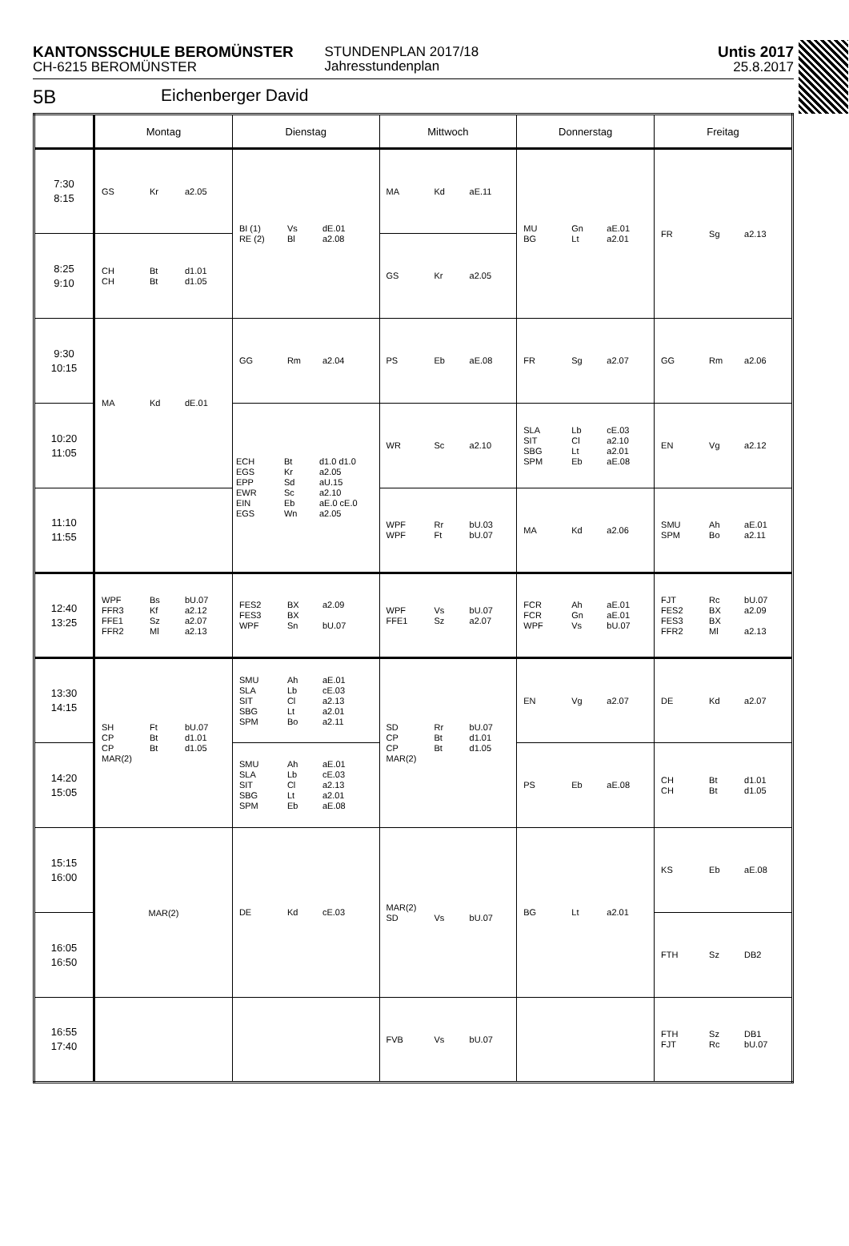KANTONSSCHULE BEROMÜNSTER
CH-6215 BEROMÜNSTER
STUNDENPLAN 2017/18
Jahresstundenplan
Untis 2017
25.8.2017
5B Eichenberger David
| | Montag | Dienstag | Mittwoch | Donnerstag | Freitag |
| --- | --- | --- | --- | --- | --- |
| 7:30 8:15 | GS Kr a2.05 | BI (1) Vs dE.01 RE (2) Bl a2.08 | MA Kd aE.11 | MU Gn aE.01 BG Lt a2.01 | FR Sg a2.13 |
| 8:25 9:10 | CH Bt d1.01 CH Bt d1.05 | | GS Kr a2.05 | | |
| 9:30 10:15 | MA Kd dE.01 | GG Rm a2.04 | PS Eb aE.08 | FR Sg a2.07 | GG Rm a2.06 |
| 10:20 11:05 | | ECH Bt d1.0 d1.0 EGS Kr a2.05 EPP Sd aU.15 EWR Sc a2.10 EIN Eb aE.0 cE.0 EGS Wn a2.05 | WR Sc a2.10 | SLA Lb cE.03 SIT Cl a2.10 SBG Lt a2.01 SPM Eb aE.08 | EN Vg a2.12 |
| 11:10 11:55 | | | WPF Rr bU.03 WPF Ft bU.07 | MA Kd a2.06 | SMU Ah aE.01 SPM Bo a2.11 |
| 12:40 13:25 | WPF Bs bU.07 FFR3 Kf a2.12 FFE1 Sz a2.07 FFR2 Ml a2.13 | FES2 BX a2.09 FES3 BX WPF Sn bU.07 | WPF Vs bU.07 FFE1 Sz a2.07 | FCR Ah aE.01 FCR Gn aE.01 WPF Vs bU.07 | FJT Rc bU.07 FES2 BX a2.09 FES3 BX FFR2 Ml a2.13 |
| 13:30 14:15 | SH Ft bU.07 CP Bt d1.01 CP Bt d1.05 MAR(2) | SMU Ah aE.01 SLA Lb cE.03 SIT Cl a2.13 SBG Lt a2.01 SPM Bo a2.11 | SD Rr bU.07 CP Bt d1.01 CP Bt d1.05 MAR(2) | EN Vg a2.07 | DE Kd a2.07 |
| 14:20 15:05 | | SMU Ah aE.01 SLA Lb cE.03 SIT Cl a2.13 SBG Lt a2.01 SPM Eb aE.08 | | PS Eb aE.08 | CH Bt d1.01 CH Bt d1.05 |
| 15:15 16:00 | MAR(2) | DE Kd cE.03 | MAR(2) SD Vs bU.07 | BG Lt a2.01 | KS Eb aE.08 |
| 16:05 16:50 | | | | | FTH Sz DB2 |
| 16:55 17:40 | | | FVB Vs bU.07 | | FTH Sz DB1 FJT Rc bU.07 |